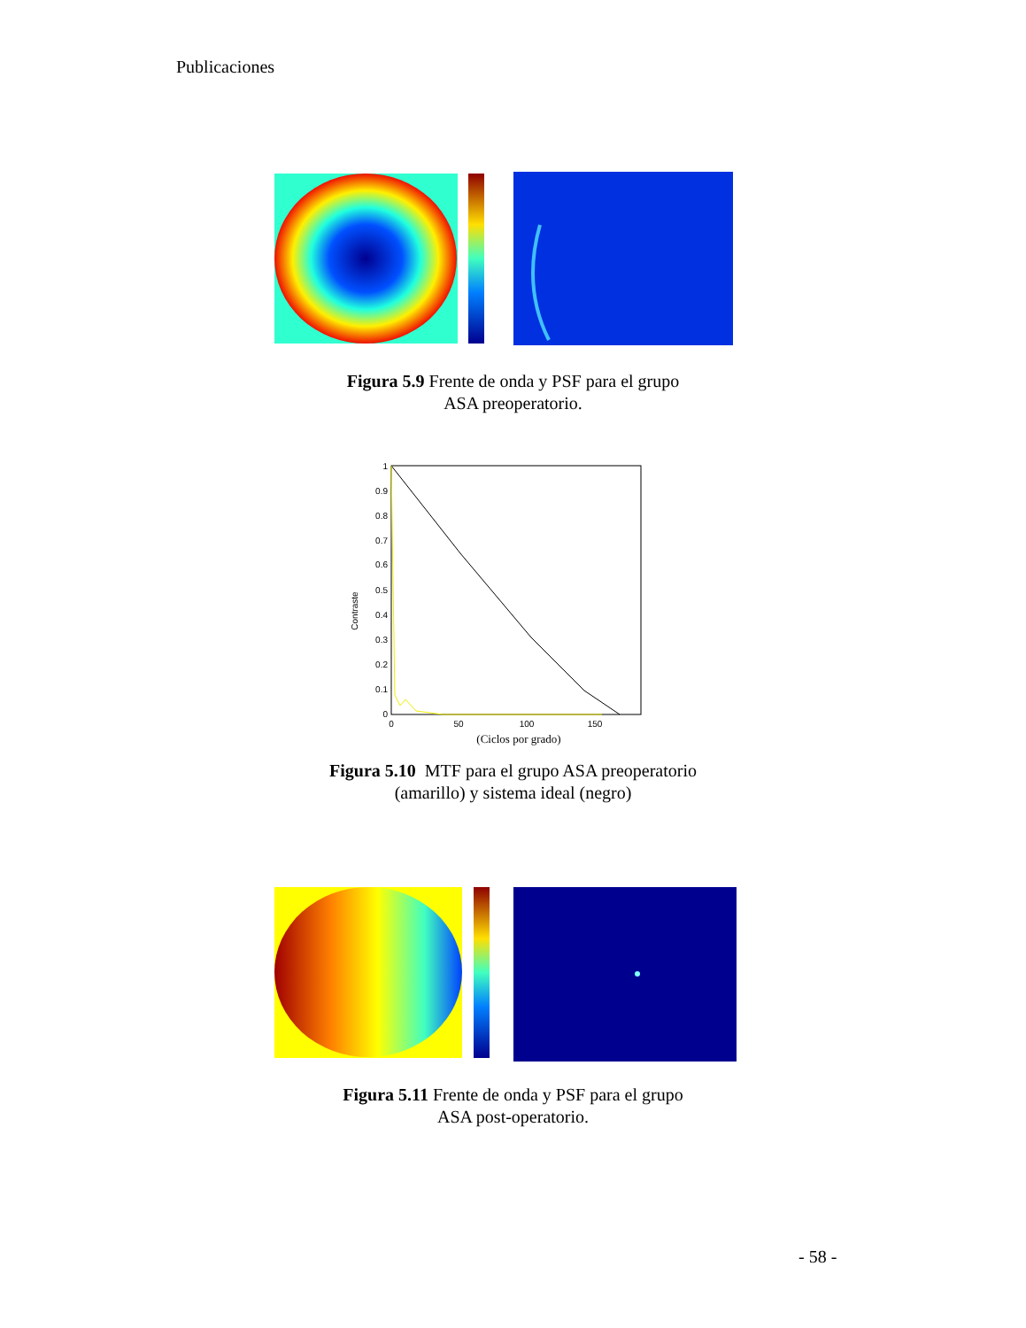Publicaciones
Figura 5.9 Frente de onda y PSF para el grupo
ASA preoperatorio.
Contraste
1
0.9
0.8
0.7
0.6
0.5
0.4
0.3
0.2
0.1
0
0
50
100
150
(Ciclos por grado)
Figura 5.10 MTF para el grupo ASA preoperatorio
(amarillo) y sistema ideal (negro)
Figura 5.11 Frente de onda y PSF para el grupo
ASA post-operatorio.
- 58 -